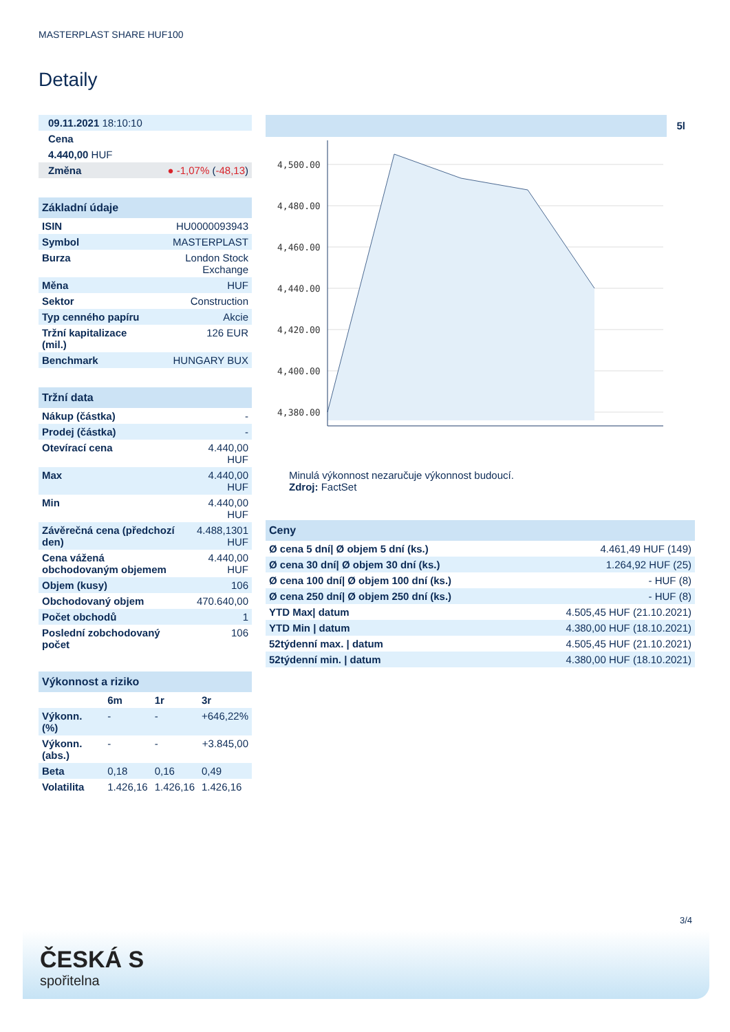MASTERPLAST SHARE HUF100
Detaily
| 09.11.2021 18:10:10 | |
| Cena | |
| 4.440,00 HUF | |
| Změna | ● -1,07% ( -48,13 ) |
| Základní údaje | |
| --- | --- |
| ISIN | HU0000093943 |
| Symbol | MASTERPLAST |
| Burza | London Stock Exchange |
| Měna | HUF |
| Sektor | Construction |
| Typ cenného papíru | Akcie |
| Tržní kapitalizace (mil.) | 126 EUR |
| Benchmark | HUNGARY BUX |
| Tržní data | |
| --- | --- |
| Nákup (částka) | - |
| Prodej (částka) | - |
| Otevírací cena | 4.440,00 HUF |
| Max | 4.440,00 HUF |
| Min | 4.440,00 HUF |
| Závěrečná cena (předchozí den) | 4.488,1301 HUF |
| Cena vážená obchodovaným objemem | 4.440,00 HUF |
| Objem (kusy) | 106 |
| Obchodovaný objem | 470.640,00 |
| Počet obchodů | 1 |
| Poslední zobchodovaný počet | 106 |
| Výkonnost a riziko | | | |
| --- | --- | --- | --- |
| | 6m | 1r | 3r |
| Výkonn. (%) | - | - | +646,22% |
| Výkonn. (abs.) | - | - | +3.845,00 |
| Beta | 0,18 | 0,16 | 0,49 |
| Volatilita | 1.426,16 | 1.426,16 | 1.426,16 |
5l
4,500.00
4,480.00
4,460.00
4,440.00
4,420.00
4,400.00
4,380.00
Minulá výkonnost nezaručuje výkonnost budoucí.
Zdroj: FactSet
| Ceny | |
| --- | --- |
| Ø cena 5 dní/ Ø objem 5 dní (ks.) | 4.461,49 HUF (149) |
| Ø cena 30 dní/ Ø objem 30 dní (ks.) | 1.264,92 HUF (25) |
| Ø cena 100 dní/ Ø objem 100 dní (ks.) | - HUF (8) |
| Ø cena 250 dní/ Ø objem 250 dní (ks.) | - HUF (8) |
| YTD Max/ datum | 4.505,45 HUF (21.10.2021) |
| YTD Min / datum | 4.380,00 HUF (18.10.2021) |
| 52týdenní max. / datum | 4.505,45 HUF (21.10.2021) |
| 52týdenní min. / datum | 4.380,00 HUF (18.10.2021) |
3/4
ČESKÁ S
spořitelna